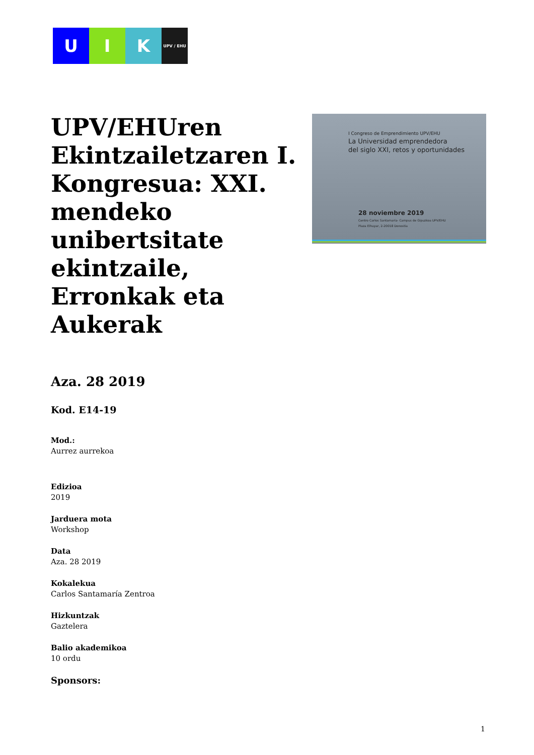U I K
UPV / EHU
I Congreso de Emprendimiento UPV/EHU
La Universidad emprendedora
del siglo XXI, retos y oportunidades
28 noviembre 2019
Centro Carlos Santamaría- Campus de Gipuzkoa UPV/EHU
Plaza Elhuyar, 2-20018 Donostia
UPV/EHUren Ekintzailetzaren I. Kongresua: XXI. mendeko unibertsitate ekintzaile, Erronkak eta Aukerak
Aza. 28 2019
Kod. E14-19
Mod.:
Aurrez aurrekoa
Edizioa
2019
Jarduera mota
Workshop
Data
Aza. 28 2019
Kokalekua
Carlos Santamaría Zentroa
Hizkuntzak
Gaztelera
Balio akademikoa
10 ordu
Sponsors:
1